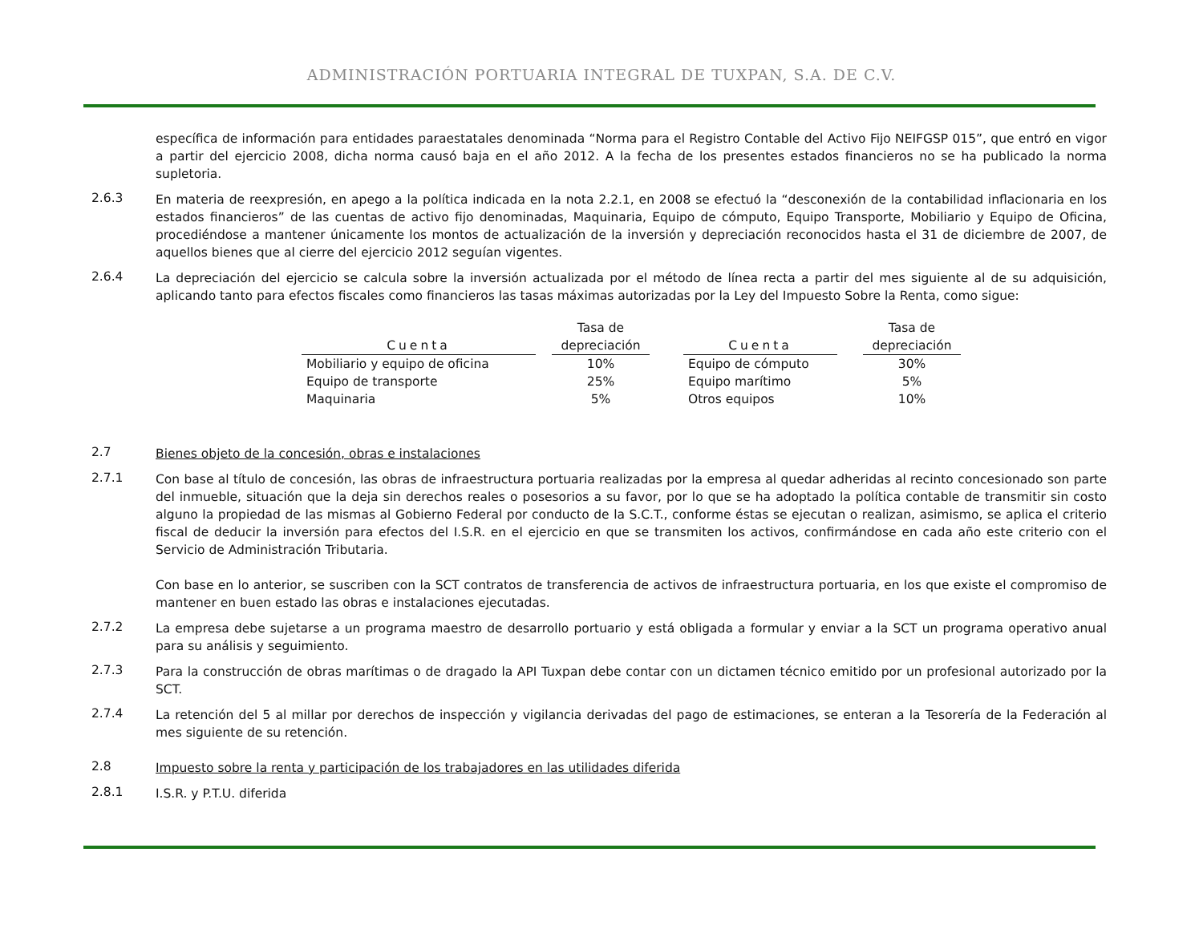ADMINISTRACIÓN PORTUARIA INTEGRAL DE TUXPAN, S.A. DE C.V.
específica de información para entidades paraestatales denominada “Norma para el Registro Contable del Activo Fijo NEIFGSP 015”, que entró en vigor a partir del ejercicio 2008, dicha norma causó baja en el año 2012. A la fecha de los presentes estados financieros no se ha publicado la norma supletoria.
2.6.3
En materia de reexpresión, en apego a la política indicada en la nota 2.2.1, en 2008 se efectuó la “desconexión de la contabilidad inflacionaria en los estados financieros” de las cuentas de activo fijo denominadas, Maquinaria, Equipo de cómputo, Equipo Transporte, Mobiliario y Equipo de Oficina, procediéndose a mantener únicamente los montos de actualización de la inversión y depreciación reconocidos hasta el 31 de diciembre de 2007, de aquellos bienes que al cierre del ejercicio 2012 seguían vigentes.
2.6.4
La depreciación del ejercicio se calcula sobre la inversión actualizada por el método de línea recta a partir del mes siguiente al de su adquisición, aplicando tanto para efectos fiscales como financieros las tasas máximas autorizadas por la Ley del Impuesto Sobre la Renta, como sigue:
| Cuenta | | Tasa de depreciación | | Cuenta | | Tasa de depreciación |
| --- | --- | --- | --- | --- | --- | --- |
| Mobiliario y equipo de oficina | | 10% | | Equipo de cómputo | | 30% |
| Equipo de transporte | | 25% | | Equipo marítimo | | 5% |
| Maquinaria | | 5% | | Otros equipos | | 10% |
2.7
Bienes objeto de la concesión, obras e instalaciones
2.7.1
Con base al título de concesión, las obras de infraestructura portuaria realizadas por la empresa al quedar adheridas al recinto concesionado son parte del inmueble, situación que la deja sin derechos reales o posesorios a su favor, por lo que se ha adoptado la política contable de transmitir sin costo alguno la propiedad de las mismas al Gobierno Federal por conducto de la S.C.T., conforme éstas se ejecutan o realizan, asimismo, se aplica el criterio fiscal de deducir la inversión para efectos del I.S.R. en el ejercicio en que se transmiten los activos, confirmándose en cada año este criterio con el Servicio de Administración Tributaria.
Con base en lo anterior, se suscriben con la SCT contratos de transferencia de activos de infraestructura portuaria, en los que existe el compromiso de mantener en buen estado las obras e instalaciones ejecutadas.
2.7.2
La empresa debe sujetarse a un programa maestro de desarrollo portuario y está obligada a formular y enviar a la SCT un programa operativo anual para su análisis y seguimiento.
2.7.3
Para la construcción de obras marítimas o de dragado la API Tuxpan debe contar con un dictamen técnico emitido por un profesional autorizado por la SCT.
2.7.4
La retención del 5 al millar por derechos de inspección y vigilancia derivadas del pago de estimaciones, se enteran a la Tesorería de la Federación al mes siguiente de su retención.
2.8
Impuesto sobre la renta y participación de los trabajadores en las utilidades diferida
2.8.1
I.S.R. y P.T.U. diferida